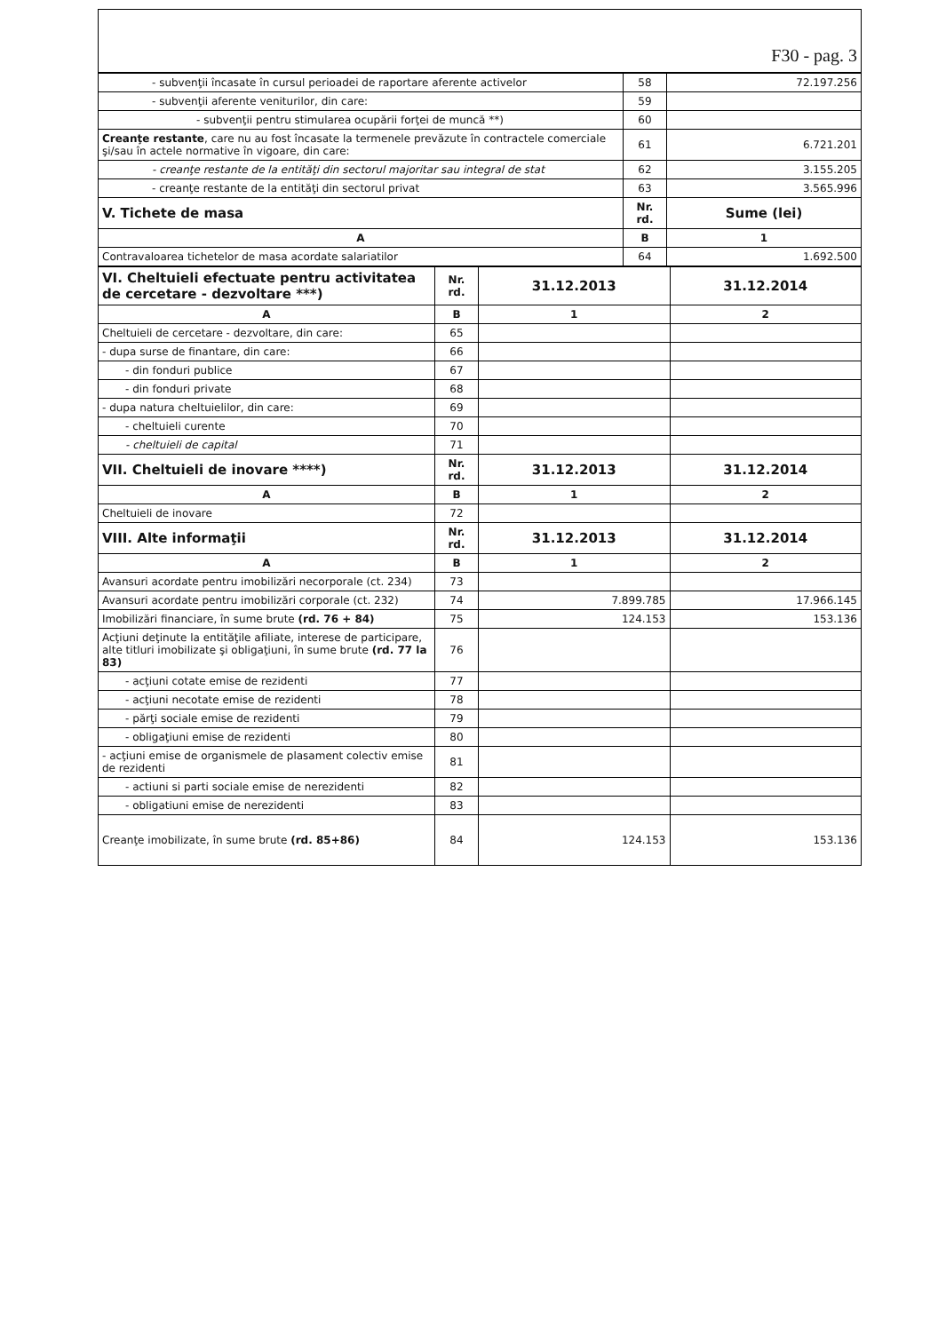F30 - pag. 3
| - subvenţii încasate în cursul perioadei de raportare aferente activelor | 58 | 72.197.256 |
| - subvenţii aferente veniturilor, din care: | 59 | |
| - subvenţii pentru stimularea ocupării forţei de muncă **) | 60 | |
| Creanţe restante , care nu au fost încasate la termenele prevăzute în contractele comerciale şi/sau în actele normative în vigoare, din care: | 61 | 6.721.201 |
| - creanţe restante de la entităţi din sectorul majoritar sau integral de stat | 62 | 3.155.205 |
| - creanţe restante de la entităţi din sectorul privat | 63 | 3.565.996 |
| V. Tichete de masa | Nr. rd. | Sume (lei) |
| A | B | 1 |
| Contravaloarea tichetelor de masa acordate salariatilor | 64 | 1.692.500 |
| VI. Cheltuieli efectuate pentru activitatea de cercetare - dezvoltare ***) | Nr. rd. | 31.12.2013 | 31.12.2014 |
| A | B | 1 | 2 |
| Cheltuieli de cercetare - dezvoltare, din care: | 65 | | |
| - dupa surse de finantare, din care: | 66 | | |
| - din fonduri publice | 67 | | |
| - din fonduri private | 68 | | |
| - dupa natura cheltuielilor, din care: | 69 | | |
| - cheltuieli curente | 70 | | |
| - cheltuieli de capital | 71 | | |
| VII. Cheltuieli de inovare ****) | Nr. rd. | 31.12.2013 | 31.12.2014 |
| A | B | 1 | 2 |
| Cheltuieli de inovare | 72 | | |
| VIII. Alte informaţii | Nr. rd. | 31.12.2013 | 31.12.2014 |
| A | B | 1 | 2 |
| Avansuri acordate pentru imobilizări necorporale (ct. 234) | 73 | | |
| Avansuri acordate pentru imobilizări corporale (ct. 232) | 74 | 7.899.785 | 17.966.145 |
| Imobilizări financiare, în sume brute (rd. 76 + 84) | 75 | 124.153 | 153.136 |
| Acţiuni deţinute la entităţile afiliate, interese de participare, alte titluri imobilizate şi obligaţiuni, în sume brute (rd. 77 la 83) | 76 | | |
| - acţiuni cotate emise de rezidenti | 77 | | |
| - acţiuni necotate emise de rezidenti | 78 | | |
| - părţi sociale emise de rezidenti | 79 | | |
| - obligaţiuni emise de rezidenti | 80 | | |
| - acţiuni emise de organismele de plasament colectiv emise de rezidenti | 81 | | |
| - actiuni si parti sociale emise de nerezidenti | 82 | | |
| - obligatiuni emise de nerezidenti | 83 | | |
| Creanţe imobilizate, în sume brute (rd. 85+86) | 84 | 124.153 | 153.136 |